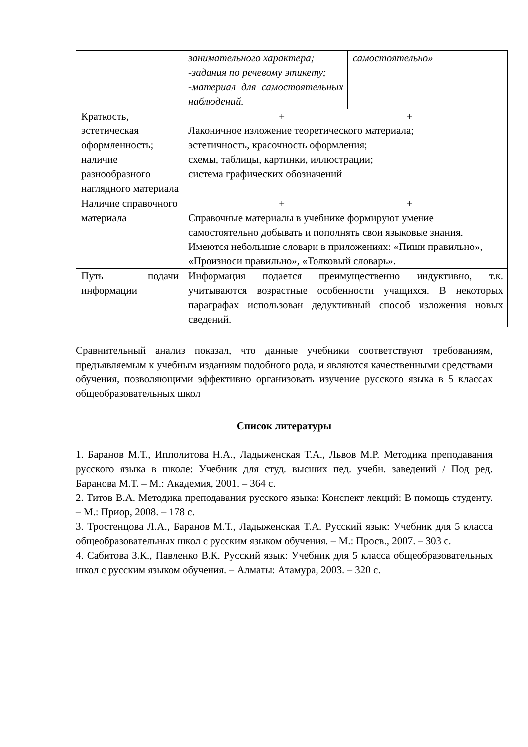| | занимательного характера; -задания по речевому этикету; -материал для самостоятельных наблюдений. | самостоятельно» |
| Краткость, эстетическая оформленность; наличие разнообразного наглядного материала | + + Лаконичное изложение теоретического материала; эстетичность, красочность оформления; схемы, таблицы, картинки, иллюстрации; система графических обозначений | |
| Наличие справочного материала | + + Справочные материалы в учебнике формируют умение самостоятельно добывать и пополнять свои языковые знания. Имеются небольшие словари в приложениях: «Пиши правильно», «Произноси правильно», «Толковый словарь». | |
| Путь подачи информации | Информация подается преимущественно индуктивно, т.к. учитываются возрастные особенности учащихся. В некоторых параграфах использован дедуктивный способ изложения новых сведений. | |
Сравнительный анализ показал, что данные учебники соответствуют требованиям, предъявляемым к учебным изданиям подобного рода, и являются качественными средствами обучения, позволяющими эффективно организовать изучение русского языка в 5 классах общеобразовательных школ
Список литературы
1. Баранов М.Т., Ипполитова Н.А., Ладыженская Т.А., Львов М.Р. Методика преподавания русского языка в школе: Учебник для студ. высших пед. учебн. заведений / Под ред. Баранова М.Т. – М.: Академия, 2001. – 364 с.
2. Титов В.А. Методика преподавания русского языка: Конспект лекций: В помощь студенту. – М.: Приор, 2008. – 178 с.
3. Тростенцова Л.А., Баранов М.Т., Ладыженская Т.А. Русский язык: Учебник для 5 класса общеобразовательных школ с русским языком обучения. – М.: Просв., 2007. – 303 с.
4. Сабитова З.К., Павленко В.К. Русский язык: Учебник для 5 класса общеобразовательных школ с русским языком обучения. – Алматы: Атамура, 2003. – 320 с.